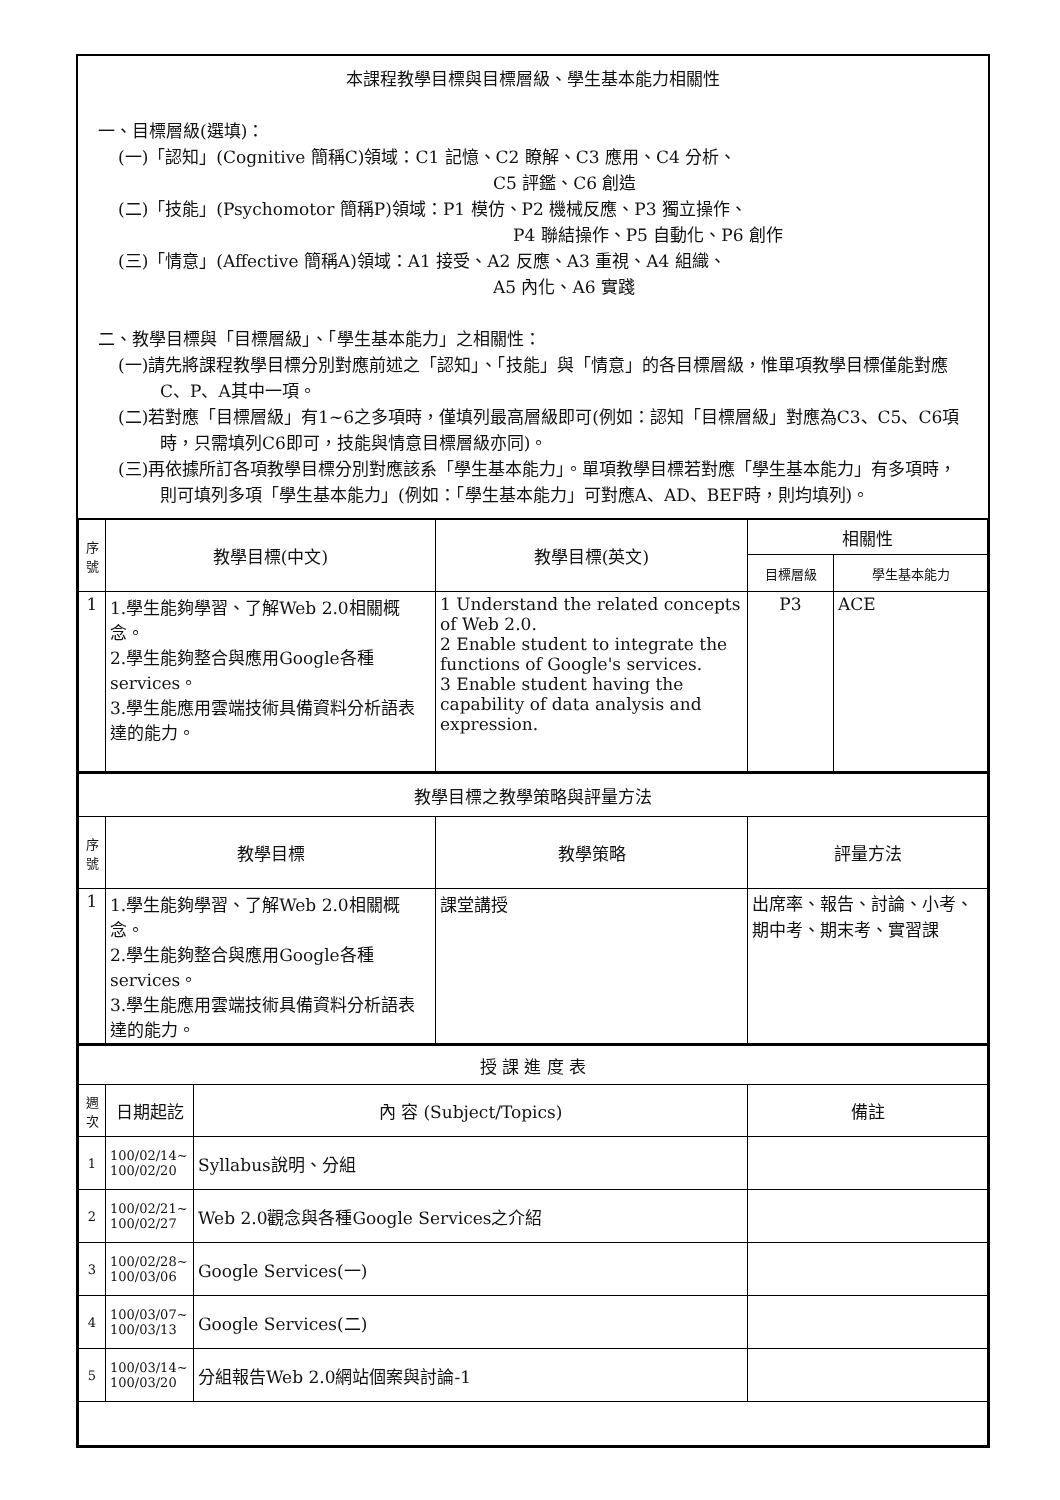本課程教學目標與目標層級、學生基本能力相關性
一、目標層級(選填)：
(一)「認知」(Cognitive 簡稱C)領域：C1 記憶、C2 瞭解、C3 應用、C4 分析、
C5 評鑑、C6 創造
(二)「技能」(Psychomotor 簡稱P)領域：P1 模仿、P2 機械反應、P3 獨立操作、
P4 聯結操作、P5 自動化、P6 創作
(三)「情意」(Affective 簡稱A)領域：A1 接受、A2 反應、A3 重視、A4 組織、
A5 內化、A6 實踐
二、教學目標與「目標層級」、「學生基本能力」之相關性：
(一)請先將課程教學目標分別對應前述之「認知」、「技能」與「情意」的各目標層級，惟單項教學目標僅能對應C、P、A其中一項。
(二)若對應「目標層級」有1~6之多項時，僅填列最高層級即可(例如：認知「目標層級」對應為C3、C5、C6項時，只需填列C6即可，技能與情意目標層級亦同)。
(三)再依據所訂各項教學目標分別對應該系「學生基本能力」。單項教學目標若對應「學生基本能力」有多項時，則可填列多項「學生基本能力」(例如：「學生基本能力」可對應A、AD、BEF時，則均填列)。
| 序號 | 教學目標(中文) | 教學目標(英文) | 相關性 | |
| --- | --- | --- | --- | --- |
| | | | 目標層級 | 學生基本能力 |
| 1 | 1.學生能夠學習、了解Web 2.0相關概念。 2.學生能夠整合與應用Google各種services。 3.學生能應用雲端技術具備資料分析語表達的能力。 | 1 Understand the related concepts of Web 2.0. 2 Enable student to integrate the functions of Google's services. 3 Enable student having the capability of data analysis and expression. | P3 | ACE |
| 教學目標之教學策略與評量方法 | | | |
| --- | --- | --- | --- |
| 序號 | 教學目標 | 教學策略 | 評量方法 |
| 1 | 1.學生能夠學習、了解Web 2.0相關概念。 2.學生能夠整合與應用Google各種services。 3.學生能應用雲端技術具備資料分析語表達的能力。 | 課堂講授 | 出席率、報告、討論、小考、期中考、期末考、實習課 |
| 授 課 進 度 表 | | | |
| --- | --- | --- | --- |
| 週次 | 日期起訖 | 內 容 (Subject/Topics) | 備註 |
| 1 | 100/02/14~ 100/02/20 | Syllabus說明、分組 | |
| 2 | 100/02/21~ 100/02/27 | Web 2.0觀念與各種Google Services之介紹 | |
| 3 | 100/02/28~ 100/03/06 | Google Services(一) | |
| 4 | 100/03/07~ 100/03/13 | Google Services(二) | |
| 5 | 100/03/14~ 100/03/20 | 分組報告Web 2.0網站個案與討論-1 | |